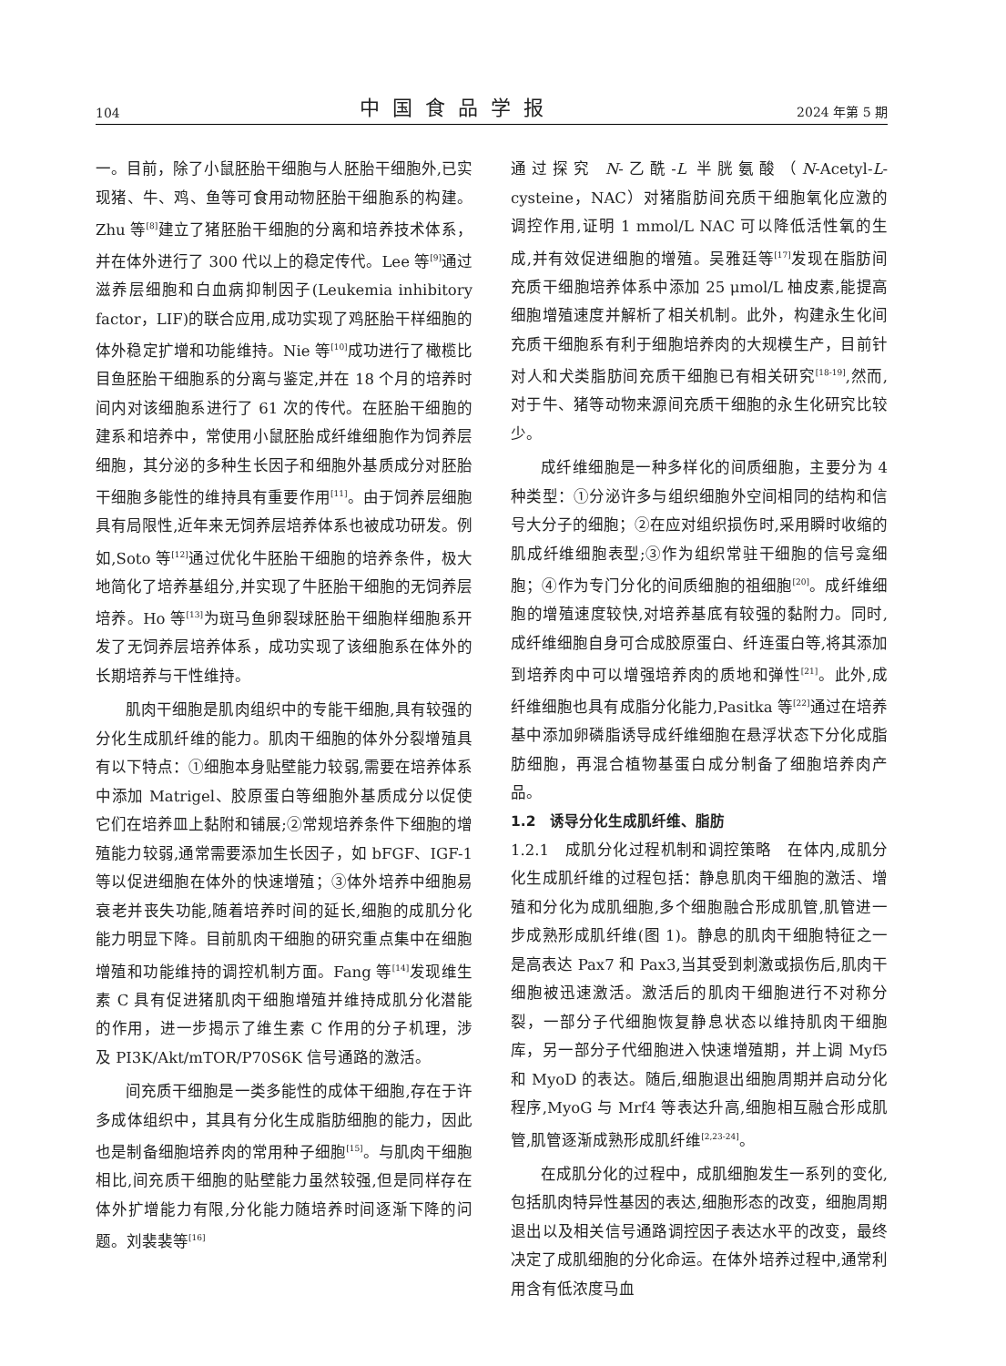104 中国食品学报 2024 年第 5 期
一。目前，除了小鼠胚胎干细胞与人胚胎干细胞外,已实现猪、牛、鸡、鱼等可食用动物胚胎干细胞系的构建。Zhu 等<sup>[8]</sup>建立了猪胚胎干细胞的分离和培养技术体系，并在体外进行了 300 代以上的稳定传代。Lee 等<sup>[9]</sup>通过滋养层细胞和白血病抑制因子(Leukemia inhibitory factor，LIF)的联合应用,成功实现了鸡胚胎干样细胞的体外稳定扩增和功能维持。Nie 等<sup>[10]</sup>成功进行了橄榄比目鱼胚胎干细胞系的分离与鉴定,并在 18 个月的培养时间内对该细胞系进行了 61 次的传代。在胚胎干细胞的建系和培养中，常使用小鼠胚胎成纤维细胞作为饲养层细胞，其分泌的多种生长因子和细胞外基质成分对胚胎干细胞多能性的维持具有重要作用<sup>[11]</sup>。由于饲养层细胞具有局限性,近年来无饲养层培养体系也被成功研发。例如,Soto 等<sup>[12]</sup>通过优化牛胚胎干细胞的培养条件，极大地简化了培养基组分,并实现了牛胚胎干细胞的无饲养层培养。Ho 等<sup>[13]</sup>为斑马鱼卵裂球胚胎干细胞样细胞系开发了无饲养层培养体系，成功实现了该细胞系在体外的长期培养与干性维持。
肌肉干细胞是肌肉组织中的专能干细胞,具有较强的分化生成肌纤维的能力。肌肉干细胞的体外分裂增殖具有以下特点：①细胞本身贴壁能力较弱,需要在培养体系中添加 Matrigel、胶原蛋白等细胞外基质成分以促使它们在培养皿上黏附和铺展;②常规培养条件下细胞的增殖能力较弱,通常需要添加生长因子，如 bFGF、IGF-1 等以促进细胞在体外的快速增殖；③体外培养中细胞易衰老并丧失功能,随着培养时间的延长,细胞的成肌分化能力明显下降。目前肌肉干细胞的研究重点集中在细胞增殖和功能维持的调控机制方面。Fang 等<sup>[14]</sup>发现维生素 C 具有促进猪肌肉干细胞增殖并维持成肌分化潜能的作用，进一步揭示了维生素 C 作用的分子机理，涉及 PI3K/Akt/mTOR/P70S6K 信号通路的激活。
间充质干细胞是一类多能性的成体干细胞,存在于许多成体组织中，其具有分化生成脂肪细胞的能力，因此也是制备细胞培养肉的常用种子细胞<sup>[15]</sup>。与肌肉干细胞相比,间充质干细胞的贴壁能力虽然较强,但是同样存在体外扩增能力有限,分化能力随培养时间逐渐下降的问题。刘裴裴等<sup>[16]</sup>
通过探究 N-乙酰-L 半胱氨酸（N-Acetyl-L-cysteine，NAC）对猪脂肪间充质干细胞氧化应激的调控作用,证明 1 mmol/L NAC 可以降低活性氧的生成,并有效促进细胞的增殖。吴雅廷等<sup>[17]</sup>发现在脂肪间充质干细胞培养体系中添加 25 μmol/L 柚皮素,能提高细胞增殖速度并解析了相关机制。此外，构建永生化间充质干细胞系有利于细胞培养肉的大规模生产，目前针对人和犬类脂肪间充质干细胞已有相关研究<sup>[18-19]</sup>,然而,对于牛、猪等动物来源间充质干细胞的永生化研究比较少。
成纤维细胞是一种多样化的间质细胞，主要分为 4 种类型：①分泌许多与组织细胞外空间相同的结构和信号大分子的细胞；②在应对组织损伤时,采用瞬时收缩的肌成纤维细胞表型;③作为组织常驻干细胞的信号龛细胞；④作为专门分化的间质细胞的祖细胞<sup>[20]</sup>。成纤维细胞的增殖速度较快,对培养基底有较强的黏附力。同时,成纤维细胞自身可合成胶原蛋白、纤连蛋白等,将其添加到培养肉中可以增强培养肉的质地和弹性<sup>[21]</sup>。此外,成纤维细胞也具有成脂分化能力,Pasitka 等<sup>[22]</sup>通过在培养基中添加卵磷脂诱导成纤维细胞在悬浮状态下分化成脂肪细胞，再混合植物基蛋白成分制备了细胞培养肉产品。
1.2　诱导分化生成肌纤维、脂肪
1.2.1　成肌分化过程机制和调控策略　在体内,成肌分化生成肌纤维的过程包括：静息肌肉干细胞的激活、增殖和分化为成肌细胞,多个细胞融合形成肌管,肌管进一步成熟形成肌纤维(图 1)。静息的肌肉干细胞特征之一是高表达 Pax7 和 Pax3,当其受到刺激或损伤后,肌肉干细胞被迅速激活。激活后的肌肉干细胞进行不对称分裂，一部分子代细胞恢复静息状态以维持肌肉干细胞库，另一部分子代细胞进入快速增殖期，并上调 Myf5 和 MyoD 的表达。随后,细胞退出细胞周期并启动分化程序,MyoG 与 Mrf4 等表达升高,细胞相互融合形成肌管,肌管逐渐成熟形成肌纤维<sup>[2,23-24]</sup>。
在成肌分化的过程中，成肌细胞发生一系列的变化,包括肌肉特异性基因的表达,细胞形态的改变，细胞周期退出以及相关信号通路调控因子表达水平的改变，最终决定了成肌细胞的分化命运。在体外培养过程中,通常利用含有低浓度马血